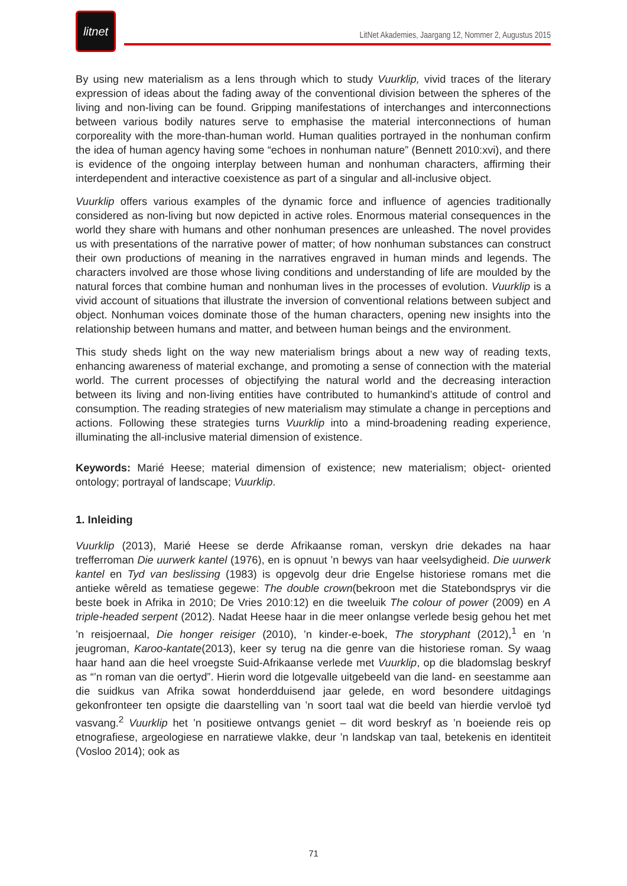litnet
LitNet Akademies, Jaargang 12, Nommer 2, Augustus 2015
By using new materialism as a lens through which to study Vuurklip, vivid traces of the literary expression of ideas about the fading away of the conventional division between the spheres of the living and non-living can be found. Gripping manifestations of interchanges and interconnections between various bodily natures serve to emphasise the material interconnections of human corporeality with the more-than-human world. Human qualities portrayed in the nonhuman confirm the idea of human agency having some “echoes in nonhuman nature” (Bennett 2010:xvi), and there is evidence of the ongoing interplay between human and nonhuman characters, affirming their interdependent and interactive coexistence as part of a singular and all-inclusive object.
Vuurklip offers various examples of the dynamic force and influence of agencies traditionally considered as non-living but now depicted in active roles. Enormous material consequences in the world they share with humans and other nonhuman presences are unleashed. The novel provides us with presentations of the narrative power of matter; of how nonhuman substances can construct their own productions of meaning in the narratives engraved in human minds and legends. The characters involved are those whose living conditions and understanding of life are moulded by the natural forces that combine human and nonhuman lives in the processes of evolution. Vuurklip is a vivid account of situations that illustrate the inversion of conventional relations between subject and object. Nonhuman voices dominate those of the human characters, opening new insights into the relationship between humans and matter, and between human beings and the environment.
This study sheds light on the way new materialism brings about a new way of reading texts, enhancing awareness of material exchange, and promoting a sense of connection with the material world. The current processes of objectifying the natural world and the decreasing interaction between its living and non-living entities have contributed to humankind’s attitude of control and consumption. The reading strategies of new materialism may stimulate a change in perceptions and actions. Following these strategies turns Vuurklip into a mind-broadening reading experience, illuminating the all-inclusive material dimension of existence.
Keywords: Marié Heese; material dimension of existence; new materialism; object- oriented ontology; portrayal of landscape; Vuurklip.
1. Inleiding
Vuurklip (2013), Marié Heese se derde Afrikaanse roman, verskyn drie dekades na haar trefferroman Die uurwerk kantel (1976), en is opnuut ’n bewys van haar veelsydigheid. Die uurwerk kantel en Tyd van beslissing (1983) is opgevolg deur drie Engelse historiese romans met die antieke wêreld as tematiese gegewe: The double crown(bekroon met die Statebondsprys vir die beste boek in Afrika in 2010; De Vries 2010:12) en die tweeluik The colour of power (2009) en A triple-headed serpent (2012). Nadat Heese haar in die meer onlangse verlede besig gehou het met ’n reisjoernaal, Die honger reisiger (2010), ’n kinder-e-boek, The storyphant (2012),<sup>1</sup> en ’n jeugroman, Karoo-kantate(2013), keer sy terug na die genre van die historiese roman. Sy waag haar hand aan die heel vroegste Suid-Afrikaanse verlede met Vuurklip, op die bladomslag beskryf as “’n roman van die oertyd”. Hierin word die lotgevalle uitgebeeld van die land- en seestamme aan die suidkus van Afrika sowat honderdduisend jaar gelede, en word besondere uitdagings gekonfronteer ten opsigte die daarstelling van ’n soort taal wat die beeld van hierdie vervloë tyd vasvang.<sup>2</sup> Vuurklip het ’n positiewe ontvangs geniet – dit word beskryf as ’n boeiende reis op etnografiese, argeologiese en narratiewe vlakke, deur ’n landskap van taal, betekenis en identiteit (Vosloo 2014); ook as
71